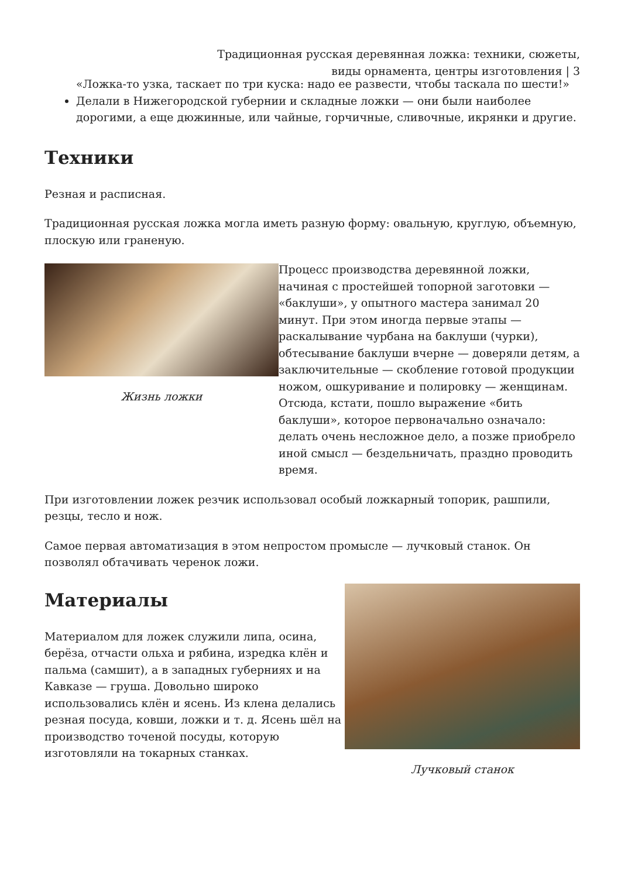Традиционная русская деревянная ложка: техники, сюжеты,
виды орнамента, центры изготовления | 3
«Ложка-то узка, таскает по три куска: надо ее развести, чтобы таскала по шести!»
Делали в Нижегородской губернии и складные ложки — они были наиболее дорогими, а еще дюжинные, или чайные, горчичные, сливочные, икрянки и другие.
Техники
Резная и расписная.
Традиционная русская ложка могла иметь разную форму: овальную, круглую, объемную, плоскую или граненую.
Жизнь ложки
Процесс производства деревянной ложки, начиная с простейшей топорной заготовки — «баклуши», у опытного мастера занимал 20 минут. При этом иногда первые этапы — раскалывание чурбана на баклуши (чурки), обтесывание баклуши вчерне — доверяли детям, а заключительные — скобление готовой продукции ножом, ошкуривание и полировку — женщинам. Отсюда, кстати, пошло выражение «бить баклуши», которое первоначально означало: делать очень несложное дело, а позже приобрело иной смысл — бездельничать, праздно проводить время.
При изготовлении ложек резчик использовал особый ложкарный топорик, рашпили, резцы, тесло и нож.
Самое первая автоматизация в этом непростом промысле — лучковый станок. Он позволял обтачивать черенок ложи.
Материалы
Материалом для ложек служили липа, осина, берёза, отчасти ольха и рябина, изредка клён и пальма (самшит), а в западных губерниях и на Кавказе — груша. Довольно широко использовались клён и ясень. Из клена делались резная посуда, ковши, ложки и т. д. Ясень шёл на производство точеной посуды, которую изготовляли на токарных станках.
Лучковый станок